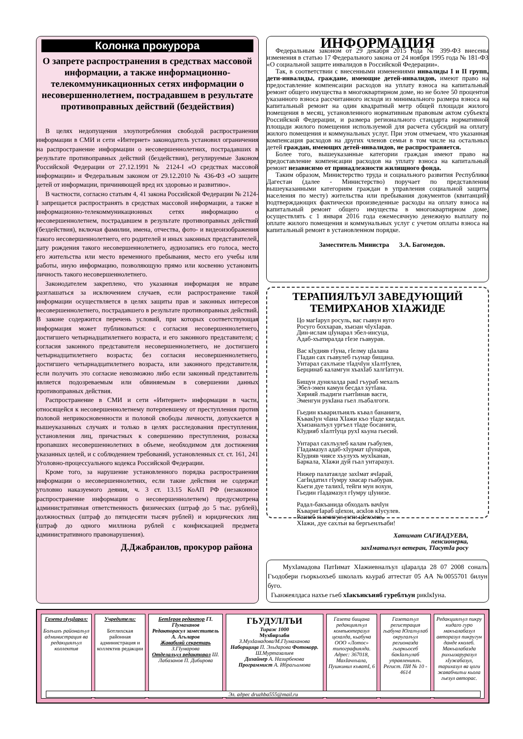Колонка прокурора
О запрете распространения в средствах массовой информации, а также информационно-телекоммуникационных сетях информации о несовершеннолетнем, пострадавшем в результате противоправных действий (бездействия)
В целях недопущения злоупотребления свободой распространения информации в СМИ и сети «Интернет» законодатель установил ограничения на распространение информации о несовершеннолетних, пострадавших в результате противоправных действий (бездействия), регулируемые Законом Российской Федерации от 27.12.1991 № 2124-I «О средствах массовой информации» и Федеральным законом от 29.12.2010 № 436-ФЗ «О защите детей от информации, причиняющей вред их здоровью и развитию».
В частности, согласно статьям 4, 41 закона Российской Федерации № 2124-I запрещается распространять в средствах массовой информации, а также в информационно-телекоммуникационных сетях информацию о несовершеннолетнем, пострадавшем в результате противоправных действий (бездействия), включая фамилии, имена, отчества, фото- и видеоизображения такого несовершеннолетнего, его родителей и иных законных представителей, дату рождения такого несовершеннолетнего, аудиозапись его голоса, место его жительства или место временного пребывания, место его учебы или работы, иную информацию, позволяющую прямо или косвенно установить личность такого несовершеннолетнего.
Законодателем закреплено, что указанная информация не вправе разглашаться за исключением случаев, если распространение такой информации осуществляется в целях защиты прав и законных интересов несовершеннолетнего, пострадавшего в результате противоправных действий. В законе содержится перечень условий, при которых соответствующая информация может публиковаться: с согласия несовершеннолетнего, достигшего четырнадцатилетнего возраста, и его законного представителя; с согласия законного представителя несовершеннолетнего, не достигшего четырнадцатилетнего возраста; без согласия несовершеннолетнего, достигшего четырнадцатилетнего возраста, или законного представителя, если получить это согласие невозможно либо если законный представитель является подозреваемым или обвиняемым в совершении данных противоправных действия.
Распространение в СМИ и сети «Интернет» информации в части, относящейся к несовершеннолетнему потерпевшему от преступления против половой неприкосновенности и половой свободы личности, допускается в вышеуказанных случаях и только в целях расследования преступления, установления лиц, причастных к совершению преступления, розыска пропавших несовершеннолетних в объеме, необходимом для достижения указанных целей, и с соблюдением требований, установленных ст. ст. 161, 241 Уголовно-процессуального кодекса Российской Федерации.
Кроме того, за нарушение установленного порядка распространения информации о несовершеннолетних, если такие действия не содержат уголовно наказуемого деяния, ч. 3 ст. 13.15 КоАП РФ (незаконное распространение информации о несовершеннолетнем) предусмотрена административная ответственность физических (штраф до 5 тыс. рублей), должностных (штраф до пятидесяти тысяч рублей) и юридических лиц (штраф до одного миллиона рублей с конфискацией предмета административного правонарушения).
Д.Джабраилов, прокурор района
ИНФОРМАЦИЯ
Федеральным законом от 29 декабря 2015 года № 399-ФЗ внесены изменения в статью 17 Федерального закона от 24 ноября 1995 года № 181-ФЗ «О социальной защите инвалидов в Российской Федерации».
Так, в соответствии с внесенными изменениями инвалиды I и II групп, дети-инвалиды, граждане, имеющие детей-инвалидов, имеют право на предоставление компенсации расходов на уплату взноса на капитальный ремонт общего имущества в многоквартирном доме, но не более 50 процентов указанного взноса рассчитанного исходя из минимального размера взноса на капитальный ремонт на один квадратный метр общей площади жилого помещения в месяц, установленного нормативным правовым актом субъекта Российской Федерации, и размера регионального стандарта нормативной площади жилого помещения используемой для расчета субсидий на оплату жилого помещения и коммунальных услуг. При этом отмечаем, что указанная компенсация расходов на других членов семьи в том числе на остальных детей граждан, имеющих детей-инвалидов, не распространяется.
Более того, вышеуказанные категории граждан имеют право на предоставление компенсации расходов на уплату взноса на капитальный ремонт независимо от принадлежности жилищного фонда.
Таким образом, Министерство труда и социального развития Республики Дагестан (далее - Министерство) поручает по представлении вышеуказанными категориям граждан в управления социальной защиты населения по месту) жительства или пребывания документов (квитанций) подтверждающих фактически произведенные расходы на оплату взноса на капитальный ремонт общего имущества в многоквартирном доме, осуществлять с 1 января 2016 года ежемесячную денежную выплату по оплате жилого помещения и коммунальных услуг с учетом оплаты взноса на капитальный ремонт в установленном порядке.
Заместитель Министра З.А. Багомедов.
ТЕРАПИЯЛЪУЛ ЗАВЕДУЮЩИЙ ТЕМИРХАНОВ ХIАЖИДЕ
Цо магIарул росуль, вас гьавун вуго
Росуго боххарав, хъизан чIухIарав.
Дин-ислам цIунарал эбел-инсуца,
Адаб-хъатиралда гIезе гьавурав.
Вас кIудияв гIуна, гIелму цIалана
ГIадан сах гьавулеб гьунар бищана.
Унтарал сахлъизе тIадчIун хIалтIулев,
Берцинаб каламгун хъахIаб халгIатгун.
Бищун дунялалда ракI гъураб мехалъ
Эбел-эмен камун бесдал хутIана.
Хирияй лъадиги гьитIинав васги,
Эменгун рукIана гьел лъабалгоги.
Гьедин къварилъиялъ къвал бананиги,
КъвакIун чIана ХIажи къо тIаде ккедал.
Хъизаналъул ургъел тIаде босаниги,
КIудияб хIалтIуца рухI кьуна гьесий.
Унтарал сахлъулеб калам гьабулев,
ГIадамазул адаб-хIурмат цIунарав,
КIудияв чиясе хъулухъ мухIканав,
Баркала, ХIажи дуй гьал унтаразул.
Нижер палатаялде захIмат ячIарай,
СагIидатил гIумру хвасар гьабурав.
Кьеги дуе талихI, тейги мун вохун,
Гьедин гIадамазул гIумру цIунизе.
Радал-бакъанида обходалъ вачIун
КъваригIараб цIехон, аскIов кIусулев.
Разияб гьимигун унти цIехолев,
ХIажи, дуе сахлъи ва бергьенлъаби!
Хатимат САГИАДУЕВА,
пенсионерка,
захIматалъул ветеран, ТIасутIа росу
МухIамадова ПатIимат ХIажиевналъул цIаралда 28 07 2008 соналъ Гъодобери гьоркьохъеб школалъ кьураб аттестат 05 АА №0055701 билун буго.
Гьанжеялдаса нахъе гьеб хIакъикъияб гуреблъун рикIкIуна.
Газета гIуцIарал:
Болъихъ районалъул администрация ва редакциялъул коллектив
Учредители:
Ботлихская районная администрация и коллектив редакции
БетIерав редактор ГI. ГIумаханов
Редакторасул заместитель А. Агъларов
Жавабияй секретарь З.ГIумарова
Отделалъул редакторал Ш. Лабазанов П. Дибирова
ГЬУДУЛЛЪИ
Тираж 1000
Мухбирзаби
З.МухIамадова/М.ГIумаханова
Наборщица П. Эльдарова Фотокорр. Ш.Муртазалиев
Дизайнер А. Назирбекова Программист А. Ибрагьимова
Газета бищана редакциялъул компьютеразул цехалда, кьабуна ООО «Лотос» типографиялда.
Адрес: 367018, МахIачхъала, Пушкинил къватI, 6
Газеталъул регистрация гьабуна Югалъулаб округалъул регионазда гьоркьосеб бакIалъулаб управлениялъ. Регист. ПИ № 10 - 4614
Редакциялъул пикру кидаго гуро макъалабазул авторазул пикругун данде кколеб. Макъалабазда рихьизаруразул хIужабазул, тарихазул ва цоги жавабчилъи кьола гьезул авторас.
Эл. адрес druzhba555@mail.ru